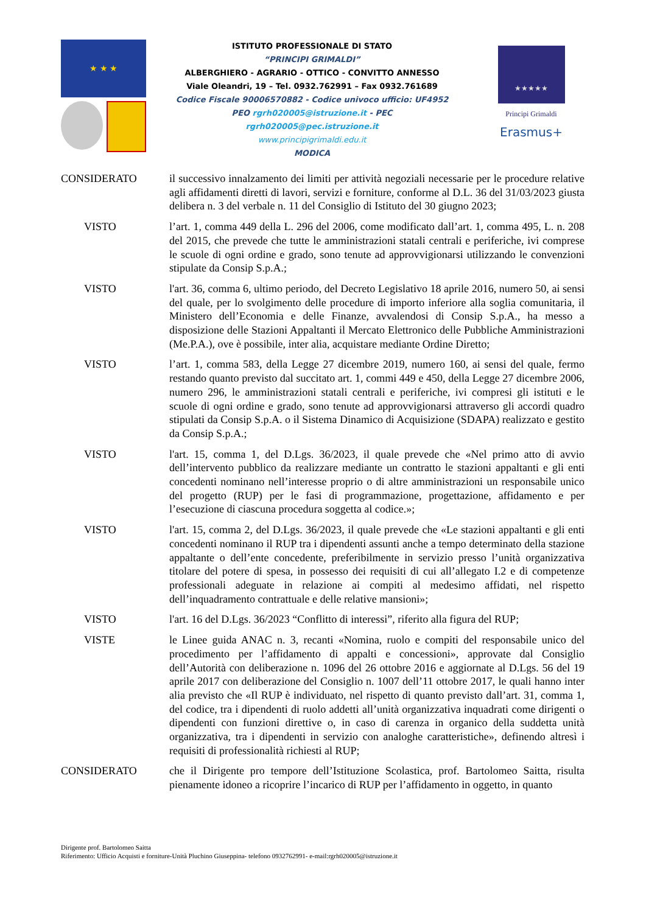★ ★ ★
ISTITUTO PROFESSIONALE DI STATO
“PRINCIPI GRIMALDI”
ALBERGHIERO - AGRARIO - OTTICO - CONVITTO ANNESSO
Viale Oleandri, 19 – Tel. 0932.762991 – Fax 0932.761689
Codice Fiscale 90006570882 - Codice univoco ufficio: UF4952
PEO rgrh020005@istruzione.it - PEC
rgrh020005@pec.istruzione.it
www.principigrimaldi.edu.it
MODICA
★★★★★
Principi Grimaldi
Erasmus+
CONSIDERATO il successivo innalzamento dei limiti per attività negoziali necessarie per le procedure relative agli affidamenti diretti di lavori, servizi e forniture, conforme al D.L. 36 del 31/03/2023 giusta delibera n. 3 del verbale n. 11 del Consiglio di Istituto del 30 giugno 2023;
VISTO l’art. 1, comma 449 della L. 296 del 2006, come modificato dall’art. 1, comma 495, L. n. 208 del 2015, che prevede che tutte le amministrazioni statali centrali e periferiche, ivi comprese le scuole di ogni ordine e grado, sono tenute ad approvvigionarsi utilizzando le convenzioni stipulate da Consip S.p.A.;
VISTO l'art. 36, comma 6, ultimo periodo, del Decreto Legislativo 18 aprile 2016, numero 50, ai sensi del quale, per lo svolgimento delle procedure di importo inferiore alla soglia comunitaria, il Ministero dell’Economia e delle Finanze, avvalendosi di Consip S.p.A., ha messo a disposizione delle Stazioni Appaltanti il Mercato Elettronico delle Pubbliche Amministrazioni (Me.P.A.), ove è possibile, inter alia, acquistare mediante Ordine Diretto;
VISTO l’art. 1, comma 583, della Legge 27 dicembre 2019, numero 160, ai sensi del quale, fermo restando quanto previsto dal succitato art. 1, commi 449 e 450, della Legge 27 dicembre 2006, numero 296, le amministrazioni statali centrali e periferiche, ivi compresi gli istituti e le scuole di ogni ordine e grado, sono tenute ad approvvigionarsi attraverso gli accordi quadro stipulati da Consip S.p.A. o il Sistema Dinamico di Acquisizione (SDAPA) realizzato e gestito da Consip S.p.A.;
VISTO l'art. 15, comma 1, del D.Lgs. 36/2023, il quale prevede che «Nel primo atto di avvio dell’intervento pubblico da realizzare mediante un contratto le stazioni appaltanti e gli enti concedenti nominano nell’interesse proprio o di altre amministrazioni un responsabile unico del progetto (RUP) per le fasi di programmazione, progettazione, affidamento e per l’esecuzione di ciascuna procedura soggetta al codice.»;
VISTO l'art. 15, comma 2, del D.Lgs. 36/2023, il quale prevede che «Le stazioni appaltanti e gli enti concedenti nominano il RUP tra i dipendenti assunti anche a tempo determinato della stazione appaltante o dell’ente concedente, preferibilmente in servizio presso l’unità organizzativa titolare del potere di spesa, in possesso dei requisiti di cui all’allegato I.2 e di competenze professionali adeguate in relazione ai compiti al medesimo affidati, nel rispetto dell’inquadramento contrattuale e delle relative mansioni»;
VISTO l'art. 16 del D.Lgs. 36/2023 “Conflitto di interessi”, riferito alla figura del RUP;
VISTE le Linee guida ANAC n. 3, recanti «Nomina, ruolo e compiti del responsabile unico del procedimento per l’affidamento di appalti e concessioni», approvate dal Consiglio dell’Autorità con deliberazione n. 1096 del 26 ottobre 2016 e aggiornate al D.Lgs. 56 del 19 aprile 2017 con deliberazione del Consiglio n. 1007 dell’11 ottobre 2017, le quali hanno inter alia previsto che «Il RUP è individuato, nel rispetto di quanto previsto dall’art. 31, comma 1, del codice, tra i dipendenti di ruolo addetti all’unità organizzativa inquadrati come dirigenti o dipendenti con funzioni direttive o, in caso di carenza in organico della suddetta unità organizzativa, tra i dipendenti in servizio con analoghe caratteristiche», definendo altresì i requisiti di professionalità richiesti al RUP;
CONSIDERATO che il Dirigente pro tempore dell’Istituzione Scolastica, prof. Bartolomeo Saitta, risulta pienamente idoneo a ricoprire l’incarico di RUP per l’affidamento in oggetto, in quanto
Dirigente prof. Bartolomeo Saitta
Riferimento: Ufficio Acquisti e forniture-Unità Pluchino Giuseppina- telefono 0932762991- e-mail:rgrh020005@istruzione.it